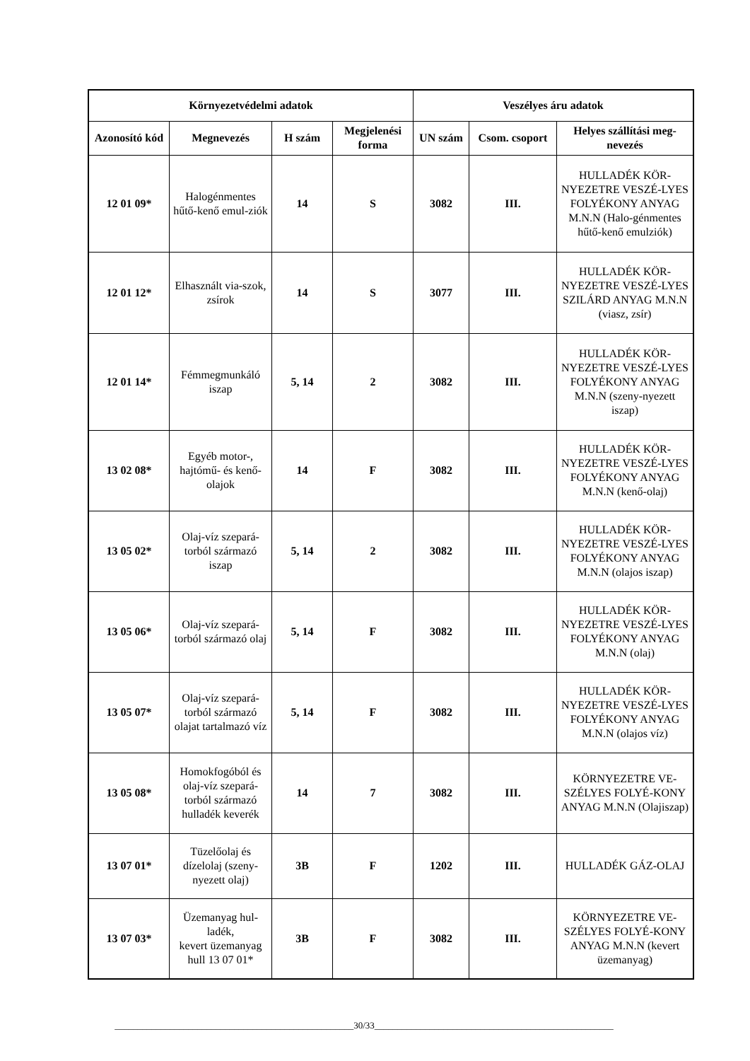| Környezetvédelmi adatok | | | | Veszélyes áru adatok | | |
| --- | --- | --- | --- | --- | --- | --- |
| Azonosító kód | Megnevezés | H szám | Megjelenési forma | UN szám | Csom. csoport | Helyes szállítási meg-nevezés |
| 12 01 09* | Halogénmentes hűtő-kenő emul-ziók | 14 | S | 3082 | III. | HULLADÉK KÖR-NYEZETRE VESZÉ-LYES FOLYÉKONY ANYAG M.N.N (Halo-génmentes hűtő-kenő emulziók) |
| 12 01 12* | Elhasznált via-szok, zsírok | 14 | S | 3077 | III. | HULLADÉK KÖR-NYEZETRE VESZÉ-LYES SZILÁRD ANYAG M.N.N (viasz, zsír) |
| 12 01 14* | Fémmegmunkáló iszap | 5, 14 | 2 | 3082 | III. | HULLADÉK KÖR-NYEZETRE VESZÉ-LYES FOLYÉKONY ANYAG M.N.N (szeny-nyezett iszap) |
| 13 02 08* | Egyéb motor-, hajtómű- és kenő-olajok | 14 | F | 3082 | III. | HULLADÉK KÖR-NYEZETRE VESZÉ-LYES FOLYÉKONY ANYAG M.N.N (kenő-olaj) |
| 13 05 02* | Olaj-víz szepará-torból származó iszap | 5, 14 | 2 | 3082 | III. | HULLADÉK KÖR-NYEZETRE VESZÉ-LYES FOLYÉKONY ANYAG M.N.N (olajos iszap) |
| 13 05 06* | Olaj-víz szepará-torból származó olaj | 5, 14 | F | 3082 | III. | HULLADÉK KÖR-NYEZETRE VESZÉ-LYES FOLYÉKONY ANYAG M.N.N (olaj) |
| 13 05 07* | Olaj-víz szepará-torból származó olajat tartalmazó víz | 5, 14 | F | 3082 | III. | HULLADÉK KÖR-NYEZETRE VESZÉ-LYES FOLYÉKONY ANYAG M.N.N (olajos víz) |
| 13 05 08* | Homokfogóból és olaj-víz szepará-torból származó hulladék keverék | 14 | 7 | 3082 | III. | KÖRNYEZETRE VE-SZÉLYES FOLYÉ-KONY ANYAG M.N.N (Olajiszap) |
| 13 07 01* | Tüzelőolaj és dízelolaj (szeny-nyezett olaj) | 3B | F | 1202 | III. | HULLADÉK GÁZ-OLAJ |
| 13 07 03* | Üzemanyag hul-ladék, kevert üzemanyag hull 13 07 01* | 3B | F | 3082 | III. | KÖRNYEZETRE VE-SZÉLYES FOLYÉ-KONY ANYAG M.N.N (kevert üzemanyag) |
____________________________________________________30/33____________________________________________________